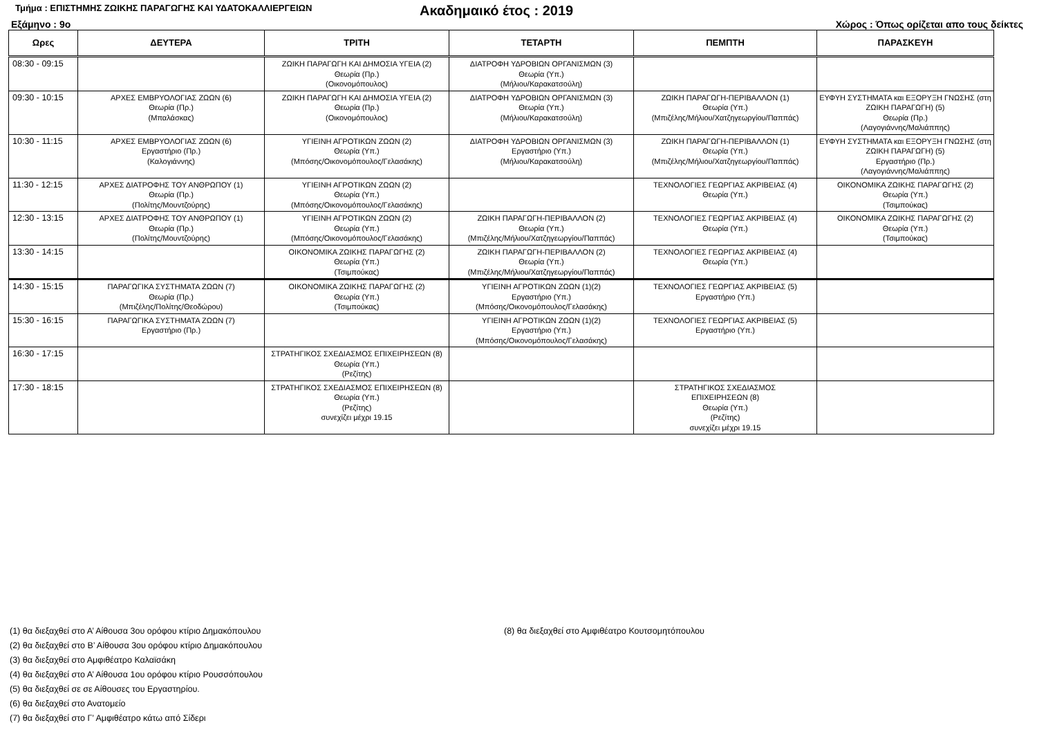Τμήμα : ΕΠΙΣΤΗΜΗΣ ΖΩΙΚΗΣ ΠΑΡΑΓΩΓΗΣ ΚΑΙ ΥΔΑΤΟΚΑΛΛΙΕΡΓΕΙΩΝ
Ακαδημαικό έτος : 2019
Εξάμηνο : 9ο Χώρος : Όπως ορίζεται απο τους δείκτες
| Ωρες | ΔΕΥΤΕΡΑ | ΤΡΙΤΗ | ΤΕΤΑΡΤΗ | ΠΕΜΠΤΗ | ΠΑΡΑΣΚΕΥΗ |
| --- | --- | --- | --- | --- | --- |
| 08:30 - 09:15 | | ΖΩΙΚΗ ΠΑΡΑΓΩΓΗ ΚΑΙ ΔΗΜΟΣΙΑ ΥΓΕΙΑ (2) Θεωρία (Πρ.) (Οικονομόπουλος) | ΔΙΑΤΡΟΦΗ ΥΔΡΟΒΙΩΝ ΟΡΓΑΝΙΣΜΩΝ (3) Θεωρία (Υπ.) (Μήλιου/Καρακατσούλη) | | |
| 09:30 - 10:15 | ΑΡΧΕΣ ΕΜΒΡΥΟΛΟΓΙΑΣ ΖΩΩΝ (6) Θεωρία (Πρ.) (Μπαλάσκας) | ΖΩΙΚΗ ΠΑΡΑΓΩΓΗ ΚΑΙ ΔΗΜΟΣΙΑ ΥΓΕΙΑ (2) Θεωρία (Πρ.) (Οικονομόπουλος) | ΔΙΑΤΡΟΦΗ ΥΔΡΟΒΙΩΝ ΟΡΓΑΝΙΣΜΩΝ (3) Θεωρία (Υπ.) (Μήλιου/Καρακατσούλη) | ΖΩΙΚΗ ΠΑΡΑΓΩΓΗ-ΠΕΡΙΒΑΛΛΟΝ (1) Θεωρία (Υπ.) (Μπιζέλης/Μήλιου/Χατζηγεωργίου/Παππάς) | ΕΥΦΥΗ ΣΥΣΤΗΜΑΤΑ και ΕΞΟΡΥΞΗ ΓΝΩΣΗΣ (στη ΖΩΙΚΗ ΠΑΡΑΓΩΓΗ) (5) Θεωρία (Πρ.) (Λαγογιάννης/Μαλιάππης) |
| 10:30 - 11:15 | ΑΡΧΕΣ ΕΜΒΡΥΟΛΟΓΙΑΣ ΖΩΩΝ (6) Εργαστήριο (Πρ.) (Καλογιάννης) | ΥΓΙΕΙΝΗ ΑΓΡΟΤΙΚΩΝ ΖΩΩΝ (2) Θεωρία (Υπ.) (Μπόσης/Οικονομόπουλος/Γελασάκης) | ΔΙΑΤΡΟΦΗ ΥΔΡΟΒΙΩΝ ΟΡΓΑΝΙΣΜΩΝ (3) Εργαστήριο (Υπ.) (Μήλιου/Καρακατσούλη) | ΖΩΙΚΗ ΠΑΡΑΓΩΓΗ-ΠΕΡΙΒΑΛΛΟΝ (1) Θεωρία (Υπ.) (Μπιζέλης/Μήλιου/Χατζηγεωργίου/Παππάς) | ΕΥΦΥΗ ΣΥΣΤΗΜΑΤΑ και ΕΞΟΡΥΞΗ ΓΝΩΣΗΣ (στη ΖΩΙΚΗ ΠΑΡΑΓΩΓΗ) (5) Εργαστήριο (Πρ.) (Λαγογιάννης/Μαλιάππης) |
| 11:30 - 12:15 | ΑΡΧΕΣ ΔΙΑΤΡΟΦΗΣ ΤΟΥ ΑΝΘΡΩΠΟΥ (1) Θεωρία (Πρ.) (Πολίτης/Μουντζούρης) | ΥΓΙΕΙΝΗ ΑΓΡΟΤΙΚΩΝ ΖΩΩΝ (2) Θεωρία (Υπ.) (Μπόσης/Οικονομόπουλος/Γελασάκης) | | ΤΕΧΝΟΛΟΓΙΕΣ ΓΕΩΡΓΙΑΣ ΑΚΡΙΒΕΙΑΣ (4) Θεωρία (Υπ.) | ΟΙΚΟΝΟΜΙΚΑ ΖΩΙΚΗΣ ΠΑΡΑΓΩΓΗΣ (2) Θεωρία (Υπ.) (Τσιμπούκας) |
| 12:30 - 13:15 | ΑΡΧΕΣ ΔΙΑΤΡΟΦΗΣ ΤΟΥ ΑΝΘΡΩΠΟΥ (1) Θεωρία (Πρ.) (Πολίτης/Μουντζούρης) | ΥΓΙΕΙΝΗ ΑΓΡΟΤΙΚΩΝ ΖΩΩΝ (2) Θεωρία (Υπ.) (Μπόσης/Οικονομόπουλος/Γελασάκης) | ΖΩΙΚΗ ΠΑΡΑΓΩΓΗ-ΠΕΡΙΒΑΛΛΟΝ (2) Θεωρία (Υπ.) (Μπιζέλης/Μήλιου/Χατζηγεωργίου/Παππάς) | ΤΕΧΝΟΛΟΓΙΕΣ ΓΕΩΡΓΙΑΣ ΑΚΡΙΒΕΙΑΣ (4) Θεωρία (Υπ.) | ΟΙΚΟΝΟΜΙΚΑ ΖΩΙΚΗΣ ΠΑΡΑΓΩΓΗΣ (2) Θεωρία (Υπ.) (Τσιμπούκας) |
| 13:30 - 14:15 | | ΟΙΚΟΝΟΜΙΚΑ ΖΩΙΚΗΣ ΠΑΡΑΓΩΓΗΣ (2) Θεωρία (Υπ.) (Τσιμπούκας) | ΖΩΙΚΗ ΠΑΡΑΓΩΓΗ-ΠΕΡΙΒΑΛΛΟΝ (2) Θεωρία (Υπ.) (Μπιζέλης/Μήλιου/Χατζηγεωργίου/Παππάς) | ΤΕΧΝΟΛΟΓΙΕΣ ΓΕΩΡΓΙΑΣ ΑΚΡΙΒΕΙΑΣ (4) Θεωρία (Υπ.) | |
| 14:30 - 15:15 | ΠΑΡΑΓΩΓΙΚΑ ΣΥΣΤΗΜΑΤΑ ΖΩΩΝ (7) Θεωρία (Πρ.) (Μπιζέλης/Πολίτης/Θεοδώρου) | ΟΙΚΟΝΟΜΙΚΑ ΖΩΙΚΗΣ ΠΑΡΑΓΩΓΗΣ (2) Θεωρία (Υπ.) (Τσιμπούκας) | ΥΓΙΕΙΝΗ ΑΓΡΟΤΙΚΩΝ ΖΩΩΝ (1)(2) Εργαστήριο (Υπ.) (Μπόσης/Οικονομόπουλος/Γελασάκης) | ΤΕΧΝΟΛΟΓΙΕΣ ΓΕΩΡΓΙΑΣ ΑΚΡΙΒΕΙΑΣ (5) Εργαστήριο (Υπ.) | |
| 15:30 - 16:15 | ΠΑΡΑΓΩΓΙΚΑ ΣΥΣΤΗΜΑΤΑ ΖΩΩΝ (7) Εργαστήριο (Πρ.) | | ΥΓΙΕΙΝΗ ΑΓΡΟΤΙΚΩΝ ΖΩΩΝ (1)(2) Εργαστήριο (Υπ.) (Μπόσης/Οικονομόπουλος/Γελασάκης) | ΤΕΧΝΟΛΟΓΙΕΣ ΓΕΩΡΓΙΑΣ ΑΚΡΙΒΕΙΑΣ (5) Εργαστήριο (Υπ.) | |
| 16:30 - 17:15 | | ΣΤΡΑΤΗΓΙΚΟΣ ΣΧΕΔΙΑΣΜΟΣ ΕΠΙΧΕΙΡΗΣΕΩΝ (8) Θεωρία (Υπ.) (Ρεζίτης) | | | |
| 17:30 - 18:15 | | ΣΤΡΑΤΗΓΙΚΟΣ ΣΧΕΔΙΑΣΜΟΣ ΕΠΙΧΕΙΡΗΣΕΩΝ (8) Θεωρία (Υπ.) (Ρεζίτης) συνεχίζει μέχρι 19.15 | | ΣΤΡΑΤΗΓΙΚΟΣ ΣΧΕΔΙΑΣΜΟΣ ΕΠΙΧΕΙΡΗΣΕΩΝ (8) Θεωρία (Υπ.) (Ρεζίτης) συνεχίζει μέχρι 19.15 | |
(1) θα διεξαχθεί στο Α’ Αίθουσα 3ου ορόφου κτίριο Δημακόπουλου
(2) θα διεξαχθεί στο Β’ Αίθουσα 3ου ορόφου κτίριο Δημακόπουλου
(3) θα διεξαχθεί στο Αμφιθέατρο Καλαϊσάκη
(4) θα διεξαχθεί στο Α’ Αίθουσα 1ου ορόφου κτίριο Ρουσσόπουλου
(5) θα διεξαχθεί σε σε Αίθουσες του Εργαστηρίου.
(6) θα διεξαχθεί στο Ανατομείο
(7) θα διεξαχθεί στο Γ’ Αμφιθέατρο κάτω από Σίδερι
(8) θα διεξαχθεί στο Αμφιθέατρο Κουτσομητόπουλου